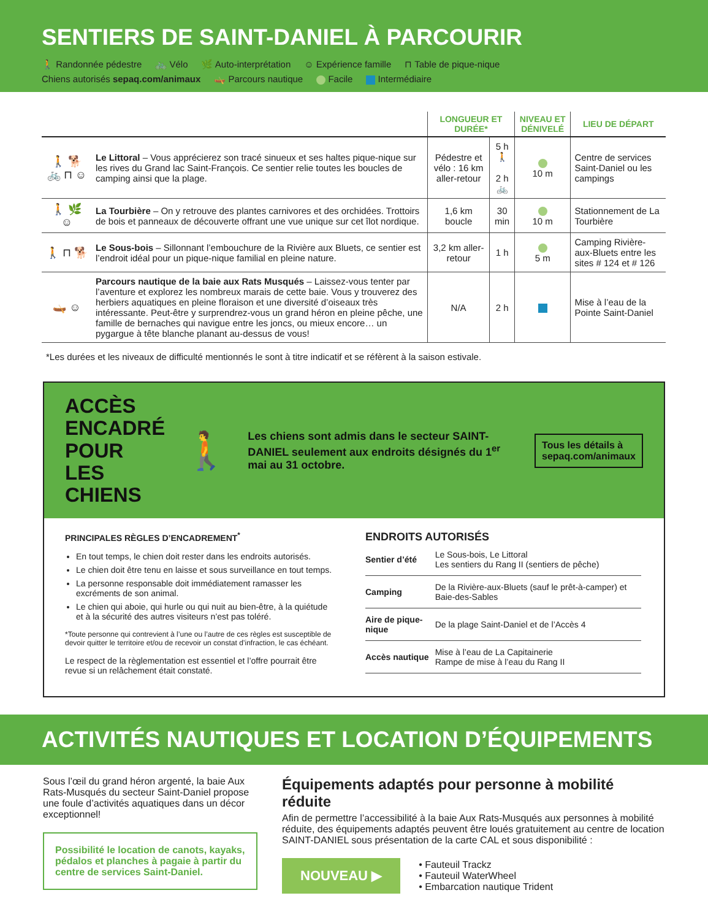SENTIERS DE SAINT-DANIEL À PARCOURIR
🚶 Randonnée pédestre 🚲 Vélo 🌿 Auto-interprétation ☺ Expérience famille ⊓ Table de pique-nique Chiens autorisés sepaq.com/animaux 🛶 Parcours nautique Facile Intermédiaire
| | | LONGUEUR ET DURÉE* | | NIVEAU ET DÉNIVELÉ | LIEU DE DÉPART |
| --- | --- | --- | --- | --- | --- |
| 🚶 🐕 🚲 ⊓ ☺ | Le Littoral – Vous apprécierez son tracé sinueux et ses haltes pique-nique sur les rives du Grand lac Saint-François. Ce sentier relie toutes les boucles de camping ainsi que la plage. | Pédestre et vélo : 16 km aller-retour | 5 h 🚶 2 h 🚲 | 10 m | Centre de services Saint-Daniel ou les campings |
| 🚶 🌿 ☺ | La Tourbière – On y retrouve des plantes carnivores et des orchidées. Trottoirs de bois et panneaux de découverte offrant une vue unique sur cet îlot nordique. | 1,6 km boucle | 30 min | 10 m | Stationnement de La Tourbière |
| 🚶 ⊓ 🐕 | Le Sous-bois – Sillonnant l’embouchure de la Rivière aux Bluets, ce sentier est l’endroit idéal pour un pique-nique familial en pleine nature. | 3,2 km aller-retour | 1 h | 5 m | Camping Rivière-aux-Bluets entre les sites # 124 et # 126 |
| 🛶 ☺ | Parcours nautique de la baie aux Rats Musqués – Laissez-vous tenter par l’aventure et explorez les nombreux marais de cette baie. Vous y trouverez des herbiers aquatiques en pleine floraison et une diversité d’oiseaux très intéressante. Peut-être y surprendrez-vous un grand héron en pleine pêche, une famille de bernaches qui navigue entre les joncs, ou mieux encore… un pygargue à tête blanche planant au-dessus de vous! | N/A | 2 h | | Mise à l’eau de la Pointe Saint-Daniel |
*Les durées et les niveaux de difficulté mentionnés le sont à titre indicatif et se réfèrent à la saison estivale.
ACCÈS ENCADRÉ
POUR LES CHIENS
🚶
Les chiens sont admis dans le secteur SAINT-DANIEL seulement aux endroits désignés du 1<sup>er</sup> mai au 31 octobre.
Tous les détails à sepaq.com/animaux
PRINCIPALES RÈGLES D’ENCADREMENT<sup>*</sup>
En tout temps, le chien doit rester dans les endroits autorisés.
Le chien doit être tenu en laisse et sous surveillance en tout temps.
La personne responsable doit immédiatement ramasser les excréments de son animal.
Le chien qui aboie, qui hurle ou qui nuit au bien-être, à la quiétude et à la sécurité des autres visiteurs n’est pas toléré.
*Toute personne qui contrevient à l’une ou l’autre de ces règles est susceptible de devoir quitter le territoire et/ou de recevoir un constat d’infraction, le cas échéant.
Le respect de la règlementation est essentiel et l’offre pourrait être revue si un relâchement était constaté.
ENDROITS AUTORISÉS
| Sentier d’été | Le Sous-bois, Le Littoral Les sentiers du Rang II (sentiers de pêche) |
| Camping | De la Rivière-aux-Bluets (sauf le prêt-à-camper) et Baie-des-Sables |
| Aire de pique-nique | De la plage Saint-Daniel et de l’Accès 4 |
| Accès nautique | Mise à l’eau de La Capitainerie Rampe de mise à l’eau du Rang II |
ACTIVITÉS NAUTIQUES ET LOCATION D’ÉQUIPEMENTS
Sous l’œil du grand héron argenté, la baie Aux Rats-Musqués du secteur Saint-Daniel propose une foule d’activités aquatiques dans un décor exceptionnel!
Possibilité le location de canots, kayaks, pédalos et planches à pagaie à partir du centre de services Saint-Daniel.
Équipements adaptés pour personne à mobilité réduite
Afin de permettre l’accessibilité à la baie Aux Rats-Musqués aux personnes à mobilité réduite, des équipements adaptés peuvent être loués gratuitement au centre de location SAINT-DANIEL sous présentation de la carte CAL et sous disponibilité :
NOUVEAU ▶
• Fauteuil Trackz
• Fauteuil WaterWheel
• Embarcation nautique Trident